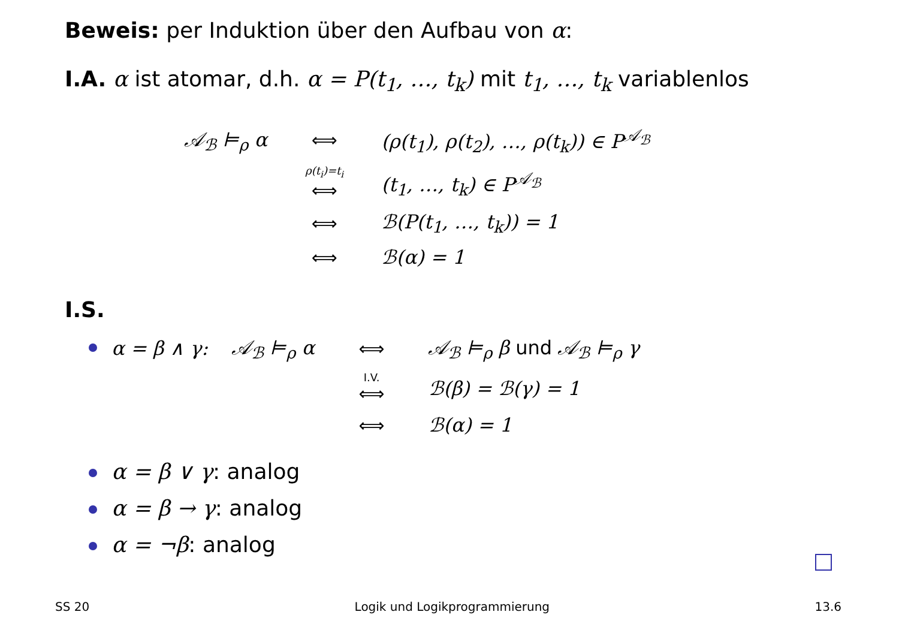Beweis: per Induktion über den Aufbau von α:
I.A. α ist atomar, d.h. α = P(t<sub>1</sub>, …, t<sub>k</sub>) mit t<sub>1</sub>, …, t<sub>k</sub> variablenlos
| 𝒜<sub>ℬ</sub> ⊨<sub>ρ</sub> α | ⟺ | (ρ(t<sub>1</sub>), ρ(t<sub>2</sub>), …, ρ(t<sub>k</sub>)) ∈ P<sup>𝒜<sub>ℬ</sub></sup> |
| | ρ(t<sub>i</sub>)=t<sub>i</sub> ⟺ | (t<sub>1</sub>, …, t<sub>k</sub>) ∈ P<sup>𝒜<sub>ℬ</sub></sup> |
| | ⟺ | ℬ(P(t<sub>1</sub>, …, t<sub>k</sub>)) = 1 |
| | ⟺ | ℬ(α) = 1 |
I.S.
| α = β ∧ γ: | 𝒜<sub>ℬ</sub> ⊨<sub>ρ</sub> α | ⟺ | 𝒜<sub>ℬ</sub> ⊨<sub>ρ</sub> β und 𝒜<sub>ℬ</sub> ⊨<sub>ρ</sub> γ |
| | | I.V. ⟺ | ℬ(β) = ℬ(γ) = 1 |
| | | ⟺ | ℬ(α) = 1 |
α = β ∨ γ: analog
α = β → γ: analog
α = ¬β: analog
SS 20 Logik und Logikprogrammierung 13.6